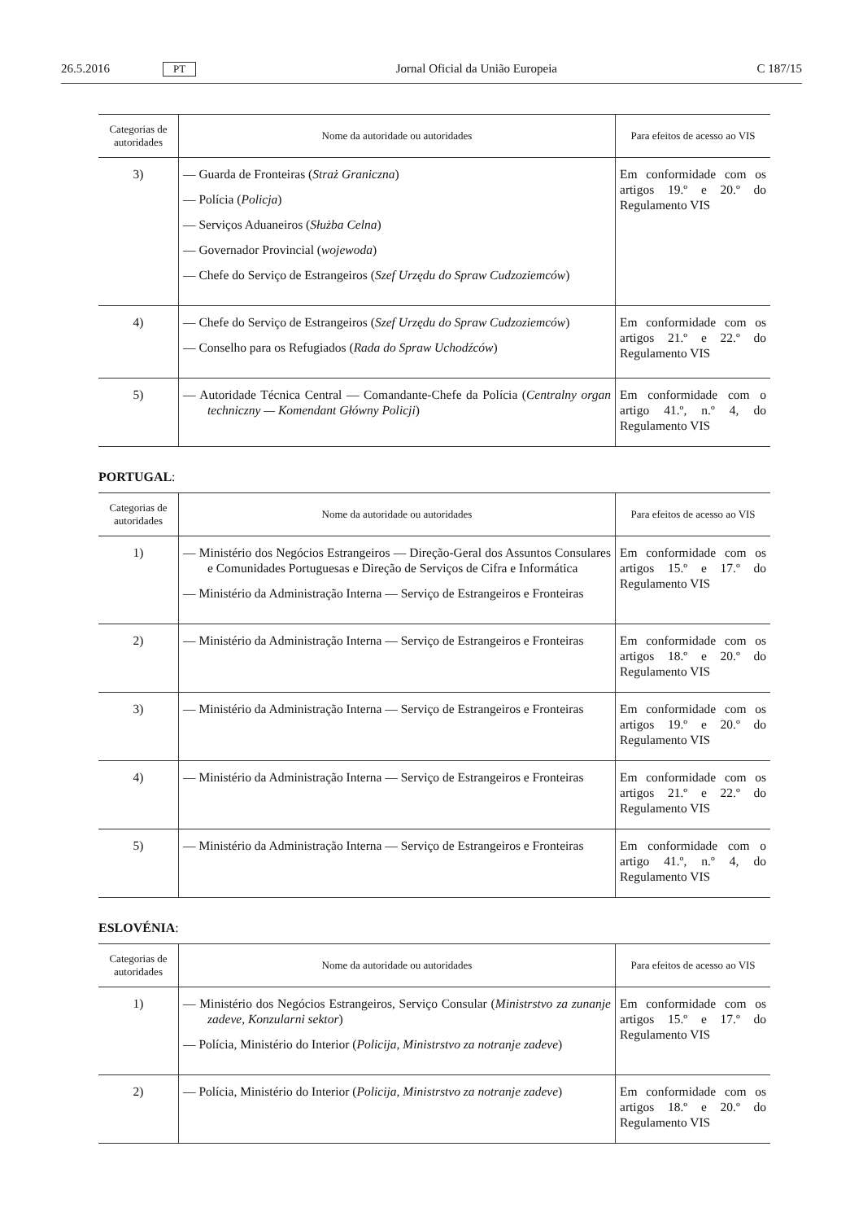26.5.2016 PT Jornal Oficial da União Europeia C 187/15
| Categorias de autoridades | Nome da autoridade ou autoridades | Para efeitos de acesso ao VIS |
| --- | --- | --- |
| 3) | — Guarda de Fronteiras ( Straż Graniczna ) — Polícia ( Policja ) — Serviços Aduaneiros ( Służba Celna ) — Governador Provincial ( wojewoda ) — Chefe do Serviço de Estrangeiros ( Szef Urzędu do Spraw Cudzoziemców ) | Em conformidade com os artigos 19.º e 20.º do Regulamento VIS |
| 4) | — Chefe do Serviço de Estrangeiros ( Szef Urzędu do Spraw Cudzoziemców ) — Conselho para os Refugiados ( Rada do Spraw Uchodźców ) | Em conformidade com os artigos 21.º e 22.º do Regulamento VIS |
| 5) | — Autoridade Técnica Central — Comandante-Chefe da Polícia ( Centralny organ techniczny — Komendant Główny Policji ) | Em conformidade com o artigo 41.º, n.º 4, do Regulamento VIS |
PORTUGAL:
| Categorias de autoridades | Nome da autoridade ou autoridades | Para efeitos de acesso ao VIS |
| --- | --- | --- |
| 1) | — Ministério dos Negócios Estrangeiros — Direção-Geral dos Assuntos Consulares e Comunidades Portuguesas e Direção de Serviços de Cifra e Informática — Ministério da Administração Interna — Serviço de Estrangeiros e Fronteiras | Em conformidade com os artigos 15.º e 17.º do Regulamento VIS |
| 2) | — Ministério da Administração Interna — Serviço de Estrangeiros e Fronteiras | Em conformidade com os artigos 18.º e 20.º do Regulamento VIS |
| 3) | — Ministério da Administração Interna — Serviço de Estrangeiros e Fronteiras | Em conformidade com os artigos 19.º e 20.º do Regulamento VIS |
| 4) | — Ministério da Administração Interna — Serviço de Estrangeiros e Fronteiras | Em conformidade com os artigos 21.º e 22.º do Regulamento VIS |
| 5) | — Ministério da Administração Interna — Serviço de Estrangeiros e Fronteiras | Em conformidade com o artigo 41.º, n.º 4, do Regulamento VIS |
ESLOVÉNIA:
| Categorias de autoridades | Nome da autoridade ou autoridades | Para efeitos de acesso ao VIS |
| --- | --- | --- |
| 1) | — Ministério dos Negócios Estrangeiros, Serviço Consular ( Ministrstvo za zunanje zadeve, Konzularni sektor ) — Polícia, Ministério do Interior ( Policija, Ministrstvo za notranje zadeve ) | Em conformidade com os artigos 15.º e 17.º do Regulamento VIS |
| 2) | — Polícia, Ministério do Interior ( Policija, Ministrstvo za notranje zadeve ) | Em conformidade com os artigos 18.º e 20.º do Regulamento VIS |